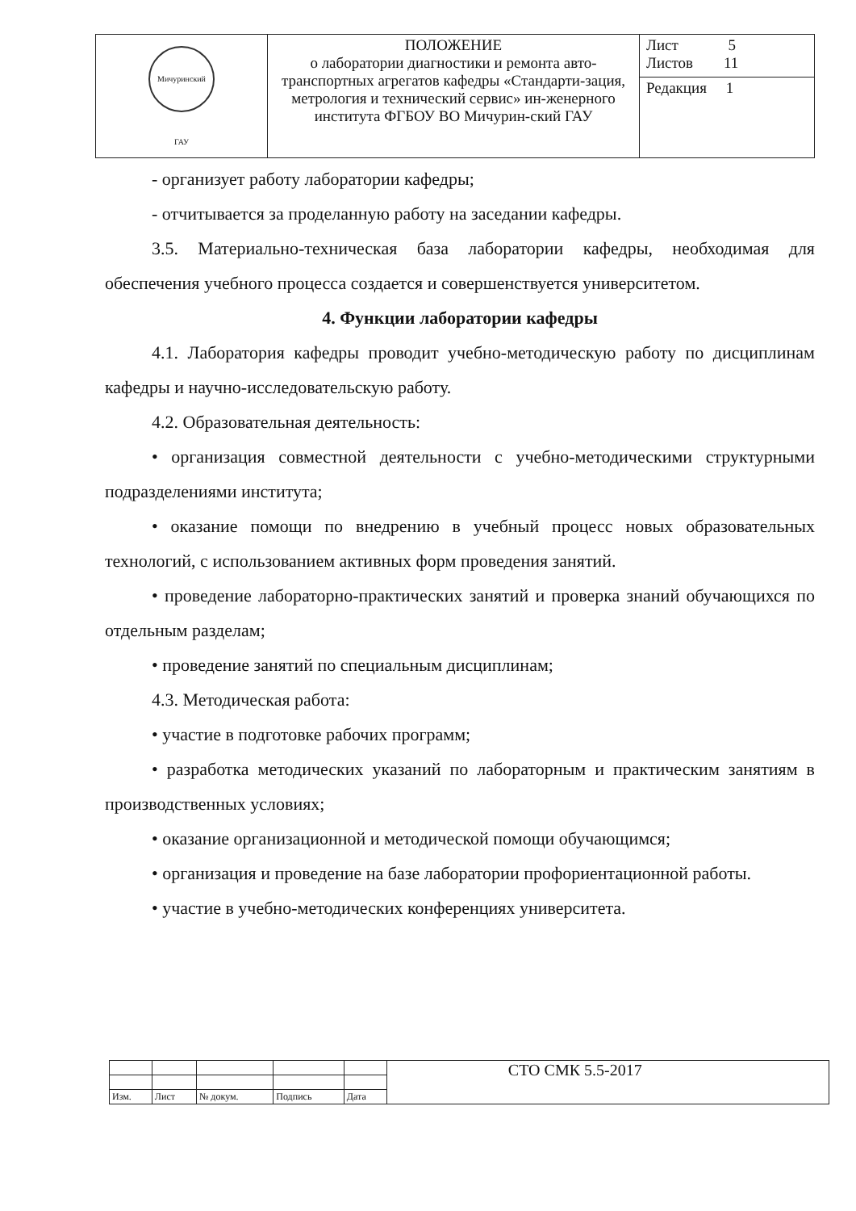| Мичуринский ГАУ | ПОЛОЖЕНИЕ о лаборатории диагностики и ремонта авто-транспортных агрегатов кафедры «Стандарти-зация, метрология и технический сервис» ин-женерного института ФГБОУ ВО Мичурин-ский ГАУ | Лист 5 Листов 11 |
| | | Редакция 1 |
- организует работу лаборатории кафедры;
- отчитывается за проделанную работу на заседании кафедры.
3.5. Материально-техническая база лаборатории кафедры, необходимая для обеспечения учебного процесса создается и совершенствуется университетом.
4. Функции лаборатории кафедры
4.1. Лаборатория кафедры проводит учебно-методическую работу по дисциплинам кафедры и научно-исследовательскую работу.
4.2. Образовательная деятельность:
• организация совместной деятельности с учебно-методическими структурными подразделениями института;
• оказание помощи по внедрению в учебный процесс новых образовательных технологий, с использованием активных форм проведения занятий.
• проведение лабораторно-практических занятий и проверка знаний обучающихся по отдельным разделам;
• проведение занятий по специальным дисциплинам;
4.3. Методическая работа:
• участие в подготовке рабочих программ;
• разработка методических указаний по лабораторным и практическим занятиям в производственных условиях;
• оказание организационной и методической помощи обучающимся;
• организация и проведение на базе лаборатории профориентационной работы.
• участие в учебно-методических конференциях университета.
| | | | | | СТО СМК 5.5-2017 |
| Изм. | Лист | № докум. | Подпись | Дата | |